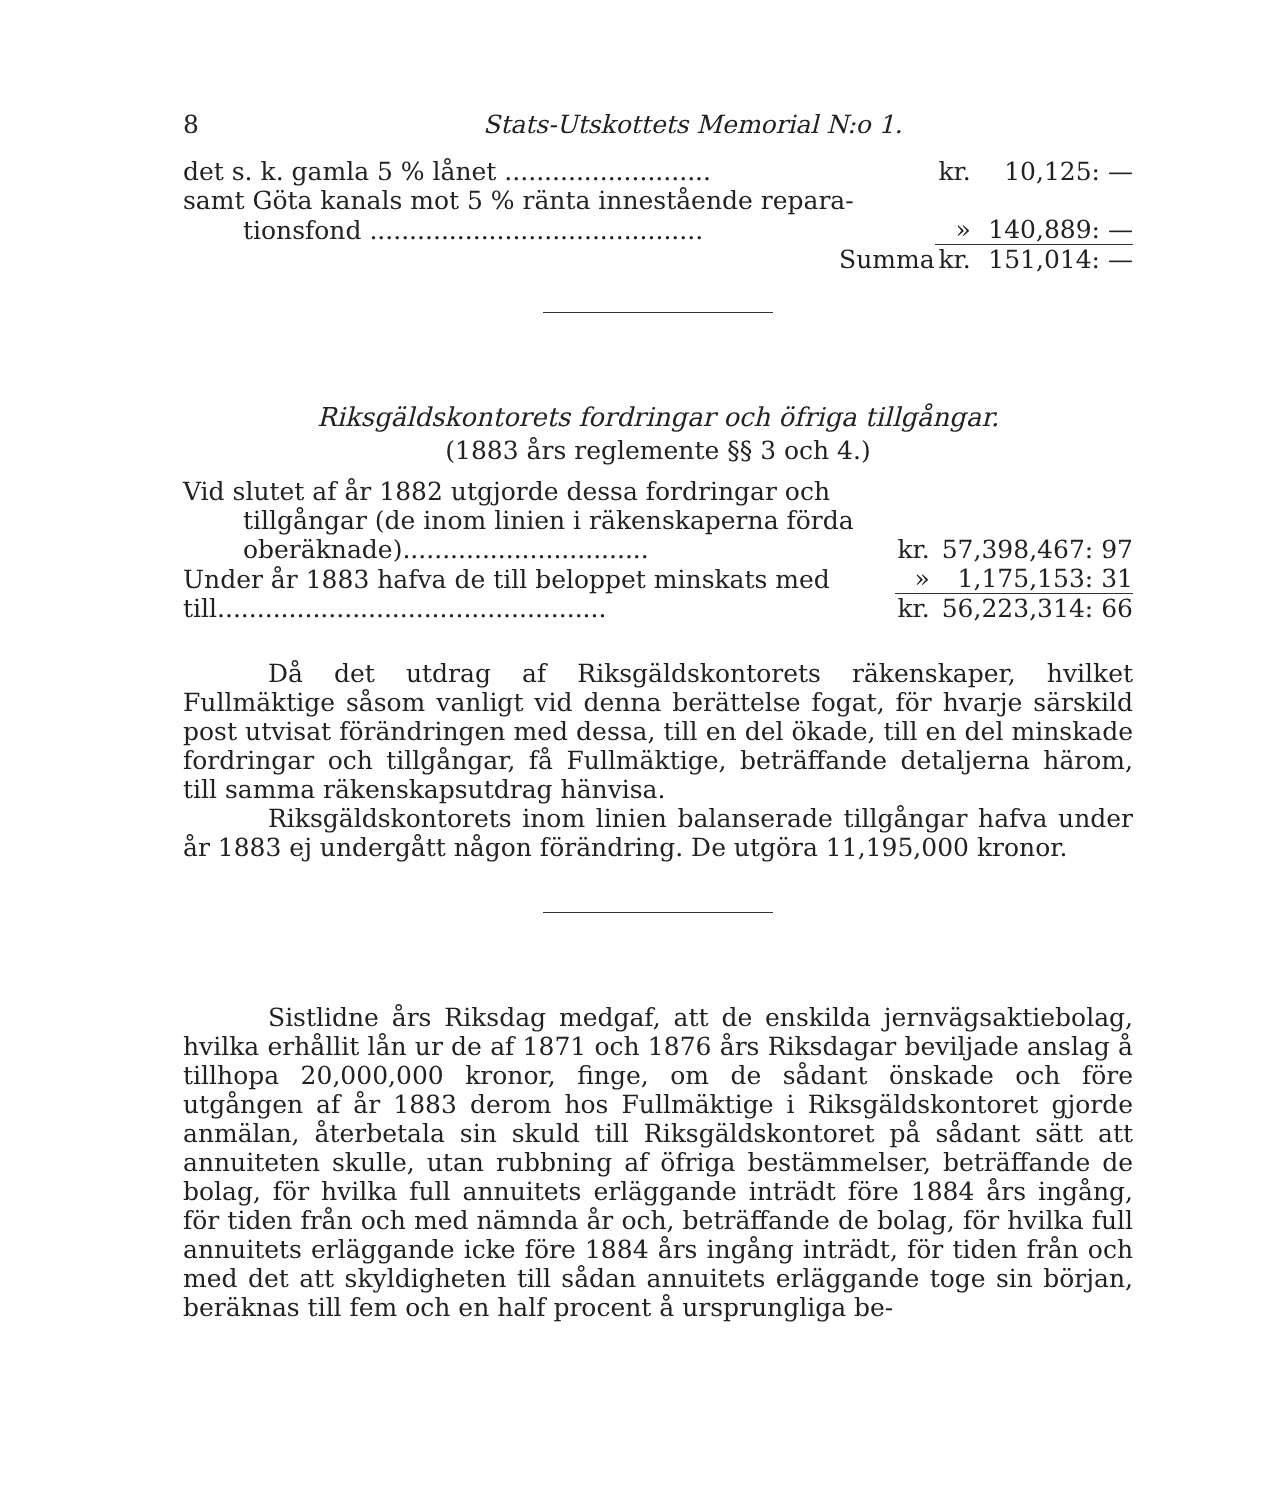8 Stats-Utskottets Memorial N:o 1.
| det s. k. gamla 5 % lånet .......................... | kr. | 10,125: — |
| samt Göta kanals mot 5 % ränta innestående repara- | | |
| tionsfond .......................................... | » | 140,889: — |
| Summa | kr. | 151,014: — |
Riksgäldskontorets fordringar och öfriga tillgångar.
(1883 års reglemente §§ 3 och 4.)
| Vid slutet af år 1882 utgjorde dessa fordringar och | | |
| tillgångar (de inom linien i räkenskaperna förda | | |
| oberäknade)............................... | kr. | 57,398,467: 97 |
| Under år 1883 hafva de till beloppet minskats med | » | 1,175,153: 31 |
| till................................................. | kr. | 56,223,314: 66 |
Då det utdrag af Riksgäldskontorets räkenskaper, hvilket Fullmäktige såsom vanligt vid denna berättelse fogat, för hvarje särskild post utvisat förändringen med dessa, till en del ökade, till en del minskade fordringar och tillgångar, få Fullmäktige, beträffande detaljerna härom, till samma räkenskapsutdrag hänvisa.
Riksgäldskontorets inom linien balanserade tillgångar hafva under år 1883 ej undergått någon förändring. De utgöra 11,195,000 kronor.
Sistlidne års Riksdag medgaf, att de enskilda jernvägsaktiebolag, hvilka erhållit lån ur de af 1871 och 1876 års Riksdagar beviljade anslag å tillhopa 20,000,000 kronor, finge, om de sådant önskade och före utgången af år 1883 derom hos Fullmäktige i Riksgäldskontoret gjorde anmälan, återbetala sin skuld till Riksgäldskontoret på sådant sätt att annuiteten skulle, utan rubbning af öfriga bestämmelser, beträffande de bolag, för hvilka full annuitets erläggande inträdt före 1884 års ingång, för tiden från och med nämnda år och, beträffande de bolag, för hvilka full annuitets erläggande icke före 1884 års ingång inträdt, för tiden från och med det att skyldigheten till sådan annuitets erläggande toge sin början, beräknas till fem och en half procent å ursprungliga be-